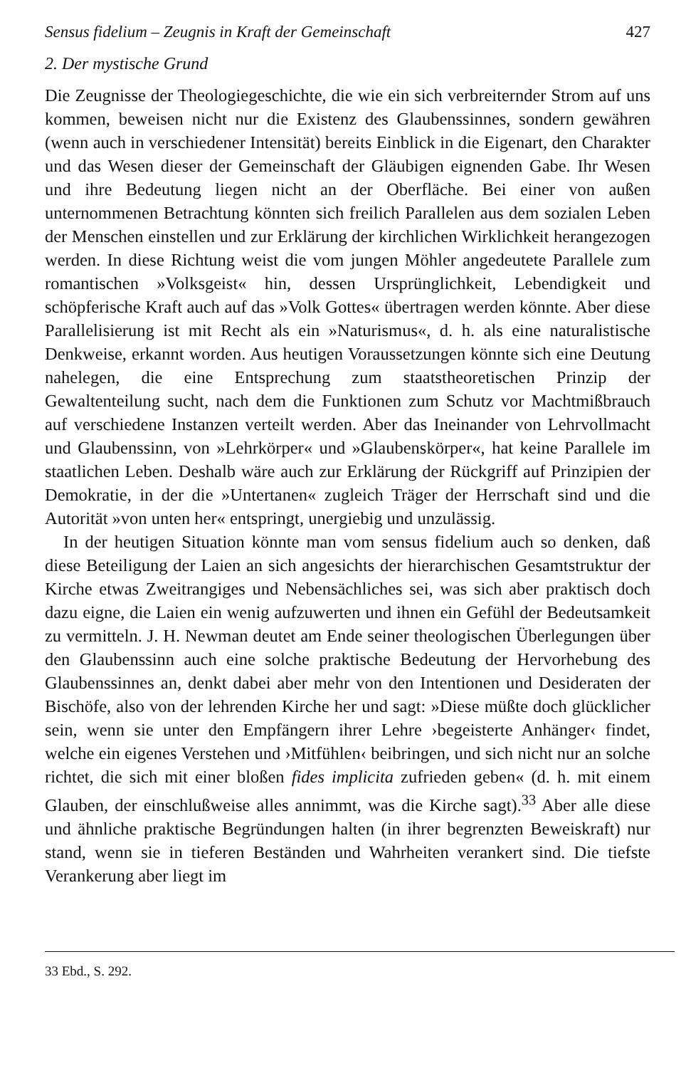Sensus fidelium – Zeugnis in Kraft der Gemeinschaft 427
2. Der mystische Grund
Die Zeugnisse der Theologiegeschichte, die wie ein sich verbreiternder Strom auf uns kommen, beweisen nicht nur die Existenz des Glaubenssinnes, sondern gewähren (wenn auch in verschiedener Intensität) bereits Einblick in die Eigenart, den Charakter und das Wesen dieser der Gemeinschaft der Gläubigen eignenden Gabe. Ihr Wesen und ihre Bedeutung liegen nicht an der Oberfläche. Bei einer von außen unternommenen Betrachtung könnten sich freilich Parallelen aus dem sozialen Leben der Menschen einstellen und zur Erklärung der kirchlichen Wirklichkeit herangezogen werden. In diese Richtung weist die vom jungen Möhler angedeutete Parallele zum romantischen »Volksgeist« hin, dessen Ursprünglichkeit, Lebendigkeit und schöpferische Kraft auch auf das »Volk Gottes« übertragen werden könnte. Aber diese Parallelisierung ist mit Recht als ein »Naturismus«, d. h. als eine naturalistische Denkweise, erkannt worden. Aus heutigen Voraussetzungen könnte sich eine Deutung nahelegen, die eine Entsprechung zum staatstheoretischen Prinzip der Gewaltenteilung sucht, nach dem die Funktionen zum Schutz vor Machtmißbrauch auf verschiedene Instanzen verteilt werden. Aber das Ineinander von Lehrvollmacht und Glaubenssinn, von »Lehrkörper« und »Glaubenskörper«, hat keine Parallele im staatlichen Leben. Deshalb wäre auch zur Erklärung der Rückgriff auf Prinzipien der Demokratie, in der die »Untertanen« zugleich Träger der Herrschaft sind und die Autorität »von unten her« entspringt, unergiebig und unzulässig.
In der heutigen Situation könnte man vom sensus fidelium auch so denken, daß diese Beteiligung der Laien an sich angesichts der hierarchischen Gesamtstruktur der Kirche etwas Zweitrangiges und Nebensächliches sei, was sich aber praktisch doch dazu eigne, die Laien ein wenig aufzuwerten und ihnen ein Gefühl der Bedeutsamkeit zu vermitteln. J. H. Newman deutet am Ende seiner theologischen Überlegungen über den Glaubenssinn auch eine solche praktische Bedeutung der Hervorhebung des Glaubenssinnes an, denkt dabei aber mehr von den Intentionen und Desideraten der Bischöfe, also von der lehrenden Kirche her und sagt: »Diese müßte doch glücklicher sein, wenn sie unter den Empfängern ihrer Lehre ›begeisterte Anhänger‹ findet, welche ein eigenes Verstehen und ›Mitfühlen‹ beibringen, und sich nicht nur an solche richtet, die sich mit einer bloßen fides implicita zufrieden geben« (d. h. mit einem Glauben, der einschlußweise alles annimmt, was die Kirche sagt).<sup>33</sup> Aber alle diese und ähnliche praktische Begründungen halten (in ihrer begrenzten Beweiskraft) nur stand, wenn sie in tieferen Beständen und Wahrheiten verankert sind. Die tiefste Verankerung aber liegt im
33 Ebd., S. 292.